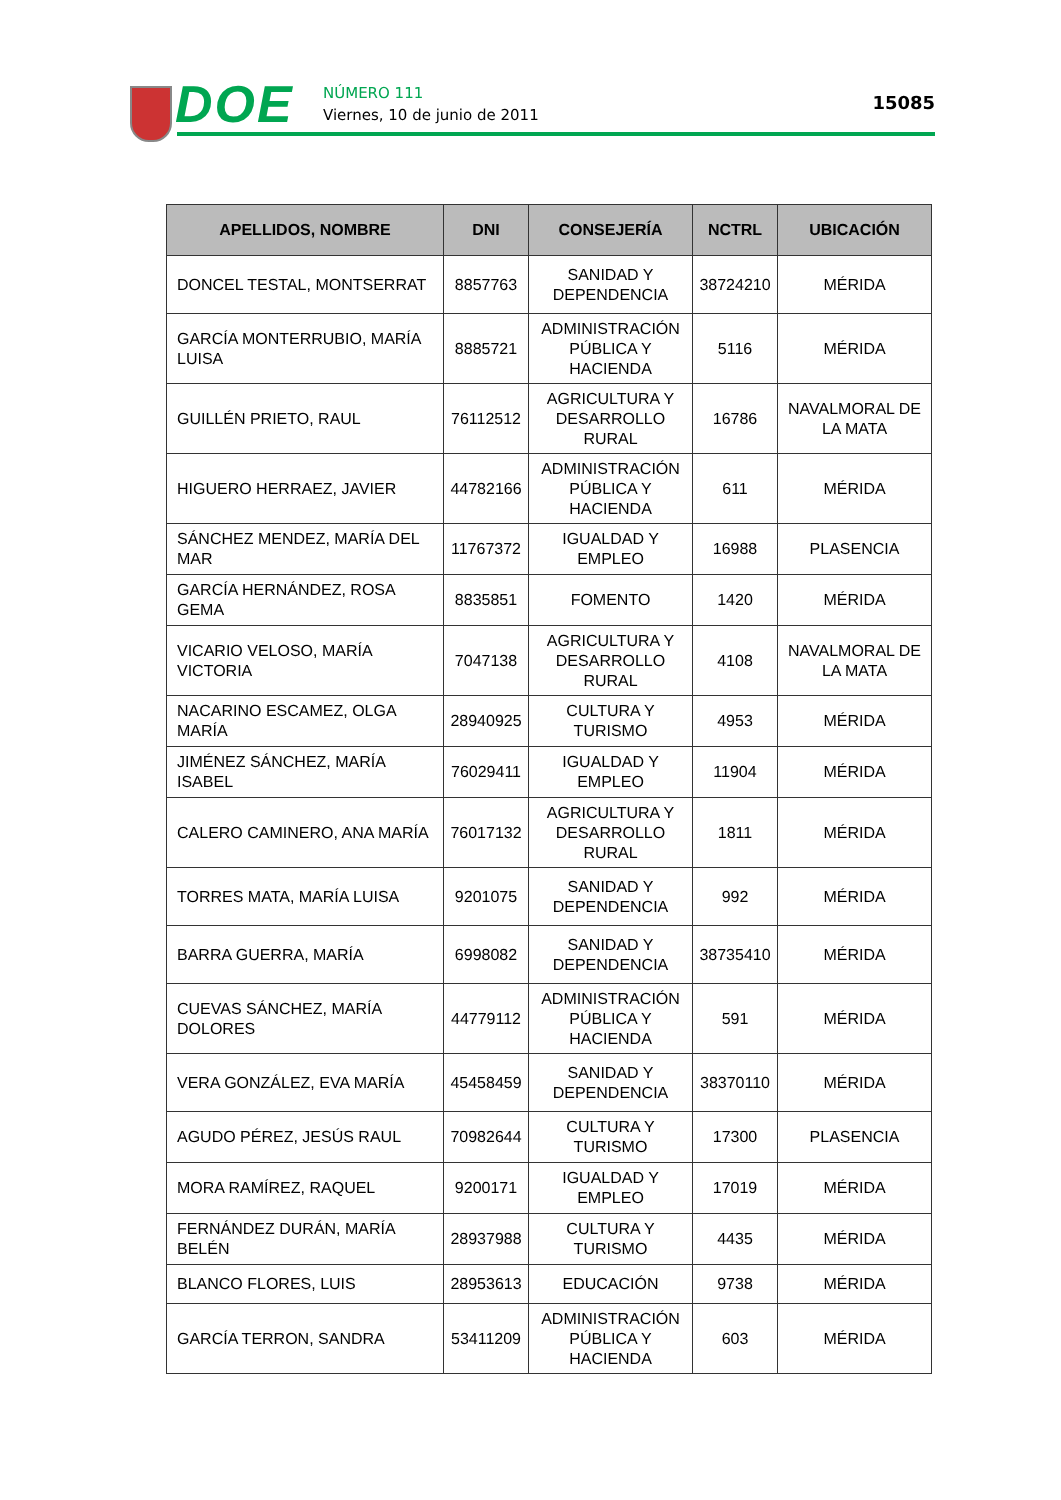DOE NÚMERO 111
Viernes, 10 de junio de 2011
15085
| APELLIDOS, NOMBRE | DNI | CONSEJERÍA | NCTRL | UBICACIÓN |
| --- | --- | --- | --- | --- |
| DONCEL TESTAL, MONTSERRAT | 8857763 | SANIDAD Y DEPENDENCIA | 38724210 | MÉRIDA |
| GARCÍA MONTERRUBIO, MARÍA LUISA | 8885721 | ADMINISTRACIÓN PÚBLICA Y HACIENDA | 5116 | MÉRIDA |
| GUILLÉN PRIETO, RAUL | 76112512 | AGRICULTURA Y DESARROLLO RURAL | 16786 | NAVALMORAL DE LA MATA |
| HIGUERO HERRAEZ, JAVIER | 44782166 | ADMINISTRACIÓN PÚBLICA Y HACIENDA | 611 | MÉRIDA |
| SÁNCHEZ MENDEZ, MARÍA DEL MAR | 11767372 | IGUALDAD Y EMPLEO | 16988 | PLASENCIA |
| GARCÍA HERNÁNDEZ, ROSA GEMA | 8835851 | FOMENTO | 1420 | MÉRIDA |
| VICARIO VELOSO, MARÍA VICTORIA | 7047138 | AGRICULTURA Y DESARROLLO RURAL | 4108 | NAVALMORAL DE LA MATA |
| NACARINO ESCAMEZ, OLGA MARÍA | 28940925 | CULTURA Y TURISMO | 4953 | MÉRIDA |
| JIMÉNEZ SÁNCHEZ, MARÍA ISABEL | 76029411 | IGUALDAD Y EMPLEO | 11904 | MÉRIDA |
| CALERO CAMINERO, ANA MARÍA | 76017132 | AGRICULTURA Y DESARROLLO RURAL | 1811 | MÉRIDA |
| TORRES MATA, MARÍA LUISA | 9201075 | SANIDAD Y DEPENDENCIA | 992 | MÉRIDA |
| BARRA GUERRA, MARÍA | 6998082 | SANIDAD Y DEPENDENCIA | 38735410 | MÉRIDA |
| CUEVAS SÁNCHEZ, MARÍA DOLORES | 44779112 | ADMINISTRACIÓN PÚBLICA Y HACIENDA | 591 | MÉRIDA |
| VERA GONZÁLEZ, EVA MARÍA | 45458459 | SANIDAD Y DEPENDENCIA | 38370110 | MÉRIDA |
| AGUDO PÉREZ, JESÚS RAUL | 70982644 | CULTURA Y TURISMO | 17300 | PLASENCIA |
| MORA RAMÍREZ, RAQUEL | 9200171 | IGUALDAD Y EMPLEO | 17019 | MÉRIDA |
| FERNÁNDEZ DURÁN, MARÍA BELÉN | 28937988 | CULTURA Y TURISMO | 4435 | MÉRIDA |
| BLANCO FLORES, LUIS | 28953613 | EDUCACIÓN | 9738 | MÉRIDA |
| GARCÍA TERRON, SANDRA | 53411209 | ADMINISTRACIÓN PÚBLICA Y HACIENDA | 603 | MÉRIDA |